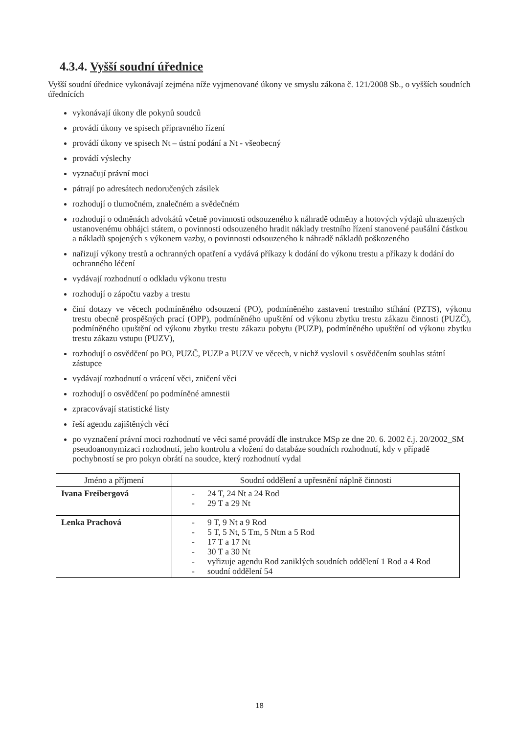4.3.4. Vyšší soudní úřednice
Vyšší soudní úřednice vykonávají zejména níže vyjmenované úkony ve smyslu zákona č. 121/2008 Sb., o vyšších soudních úřednících
vykonávají úkony dle pokynů soudců
provádí úkony ve spisech přípravného řízení
provádí úkony ve spisech Nt – ústní podání a Nt - všeobecný
provádí výslechy
vyznačují právní moci
pátrají po adresátech nedoručených zásilek
rozhodují o tlumočném, znalečném a svědečném
rozhodují o odměnách advokátů včetně povinnosti odsouzeného k náhradě odměny a hotových výdajů uhrazených ustanovenému obhájci státem, o povinnosti odsouzeného hradit náklady trestního řízení stanovené paušální částkou a nákladů spojených s výkonem vazby, o povinnosti odsouzeného k náhradě nákladů poškozeného
nařizují výkony trestů a ochranných opatření a vydává příkazy k dodání do výkonu trestu a příkazy k dodání do ochranného léčení
vydávají rozhodnutí o odkladu výkonu trestu
rozhodují o zápočtu vazby a trestu
činí dotazy ve věcech podmíněného odsouzení (PO), podmíněného zastavení trestního stíhání (PZTS), výkonu trestu obecně prospěšných prací (OPP), podmíněného upuštění od výkonu zbytku trestu zákazu činnosti (PUZČ), podmíněného upuštění od výkonu zbytku trestu zákazu pobytu (PUZP), podmíněného upuštění od výkonu zbytku trestu zákazu vstupu (PUZV),
rozhodují o osvědčení po PO, PUZČ, PUZP a PUZV ve věcech, v nichž vyslovil s osvědčením souhlas státní zástupce
vydávají rozhodnutí o vrácení věci, zničení věci
rozhodují o osvědčení po podmíněné amnestii
zpracovávají statistické listy
řeší agendu zajištěných věcí
po vyznačení právní moci rozhodnutí ve věci samé provádí dle instrukce MSp ze dne 20. 6. 2002 č.j. 20/2002_SM pseudoanonymizaci rozhodnutí, jeho kontrolu a vložení do databáze soudních rozhodnutí, kdy v případě pochybností se pro pokyn obrátí na soudce, který rozhodnutí vydal
| Jméno a příjmení | Soudní oddělení a upřesnění náplně činnosti |
| --- | --- |
| Ivana Freibergová | - 24 T, 24 Nt a 24 Rod - 29 T a 29 Nt |
| Lenka Prachová | - 9 T, 9 Nt a 9 Rod - 5 T, 5 Nt, 5 Tm, 5 Ntm a 5 Rod - 17 T a 17 Nt - 30 T a 30 Nt - vyřizuje agendu Rod zaniklých soudních oddělení 1 Rod a 4 Rod - soudní oddělení 54 |
18